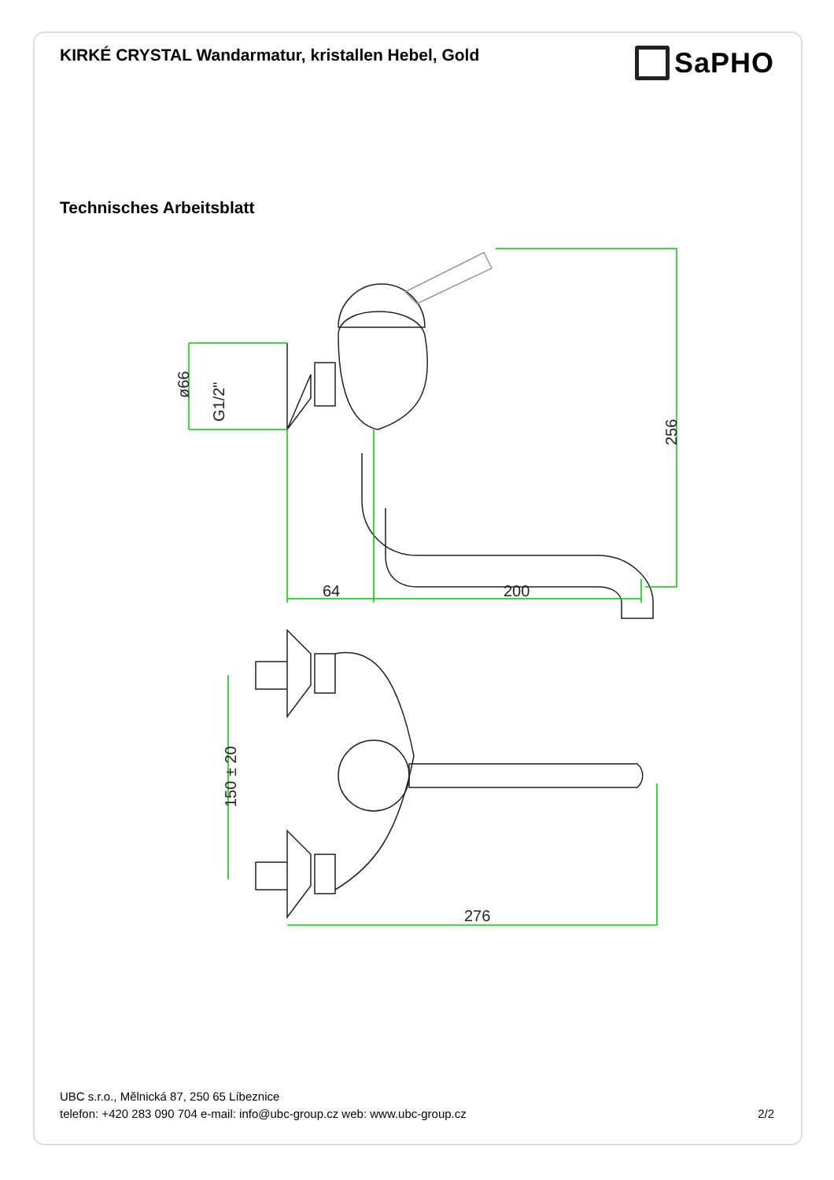KIRKÉ CRYSTAL Wandarmatur, kristallen Hebel, Gold
SaPHO
Technisches Arbeitsblatt
64
200
ø66
G1/2"
256
150 ± 20
276
UBC s.r.o., Mělnická 87, 250 65 Líbeznice
telefon: +420 283 090 704 e-mail: info@ubc-group.cz web: www.ubc-group.cz 2/2